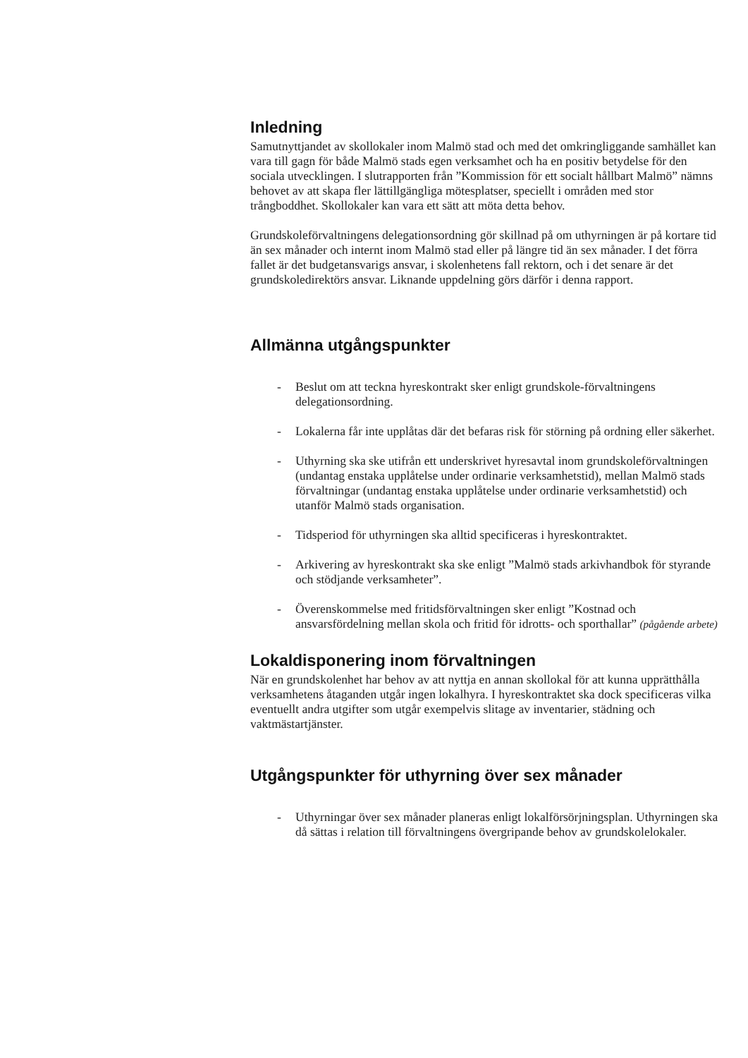Inledning
Samutnyttjandet av skollokaler inom Malmö stad och med det omkringliggande samhället kan vara till gagn för både Malmö stads egen verksamhet och ha en positiv betydelse för den sociala utvecklingen. I slutrapporten från ”Kommission för ett socialt hållbart Malmö” nämns behovet av att skapa fler lättillgängliga mötesplatser, speciellt i områden med stor trångboddhet. Skollokaler kan vara ett sätt att möta detta behov.
Grundskoleförvaltningens delegationsordning gör skillnad på om uthyrningen är på kortare tid än sex månader och internt inom Malmö stad eller på längre tid än sex månader. I det förra fallet är det budgetansvarigs ansvar, i skolenhetens fall rektorn, och i det senare är det grundskoledirektörs ansvar. Liknande uppdelning görs därför i denna rapport.
Allmänna utgångspunkter
- Beslut om att teckna hyreskontrakt sker enligt grundskole-förvaltningens delegationsordning.
- Lokalerna får inte upplåtas där det befaras risk för störning på ordning eller säkerhet.
- Uthyrning ska ske utifrån ett underskrivet hyresavtal inom grundskoleförvaltningen (undantag enstaka upplåtelse under ordinarie verksamhetstid), mellan Malmö stads förvaltningar (undantag enstaka upplåtelse under ordinarie verksamhetstid) och utanför Malmö stads organisation.
- Tidsperiod för uthyrningen ska alltid specificeras i hyreskontraktet.
- Arkivering av hyreskontrakt ska ske enligt ”Malmö stads arkivhandbok för styrande och stödjande verksamheter”.
- Överenskommelse med fritidsförvaltningen sker enligt ”Kostnad och ansvarsfördelning mellan skola och fritid för idrotts- och sporthallar” (pågående arbete)
Lokaldisponering inom förvaltningen
När en grundskolenhet har behov av att nyttja en annan skollokal för att kunna upprätthålla verksamhetens åtaganden utgår ingen lokalhyra. I hyreskontraktet ska dock specificeras vilka eventuellt andra utgifter som utgår exempelvis slitage av inventarier, städning och vaktmästartjänster.
Utgångspunkter för uthyrning över sex månader
- Uthyrningar över sex månader planeras enligt lokalförsörjningsplan. Uthyrningen ska då sättas i relation till förvaltningens övergripande behov av grundskolelokaler.